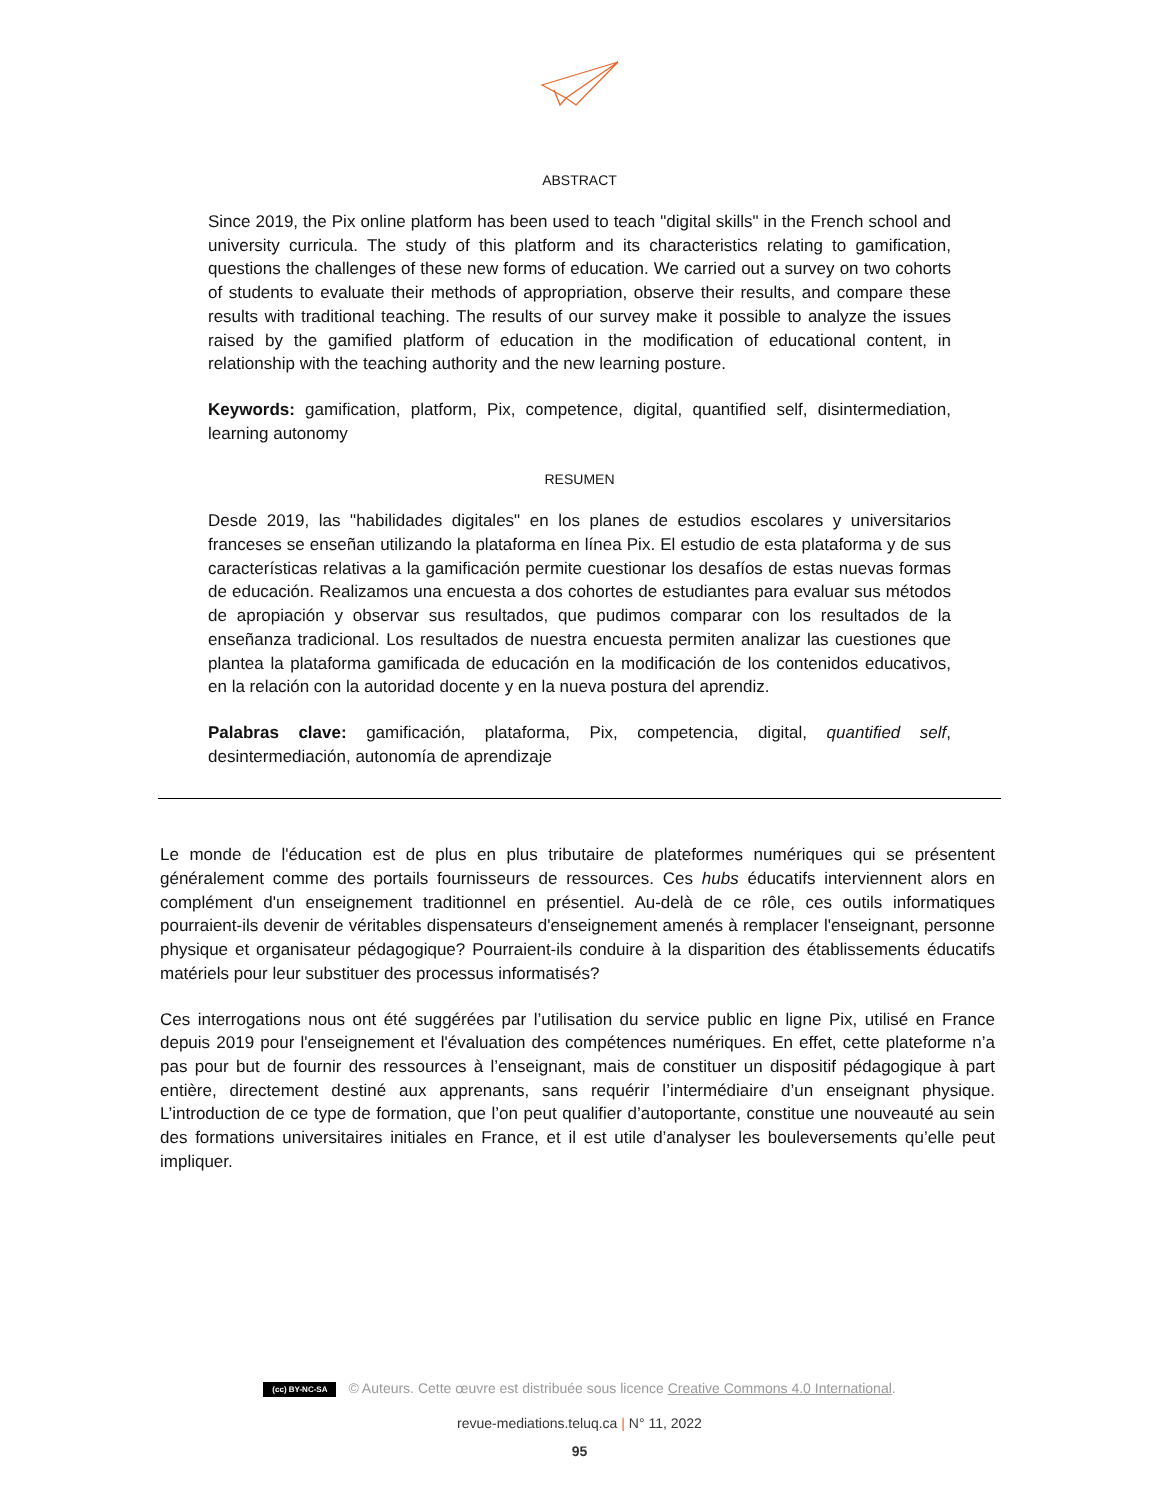ABSTRACT
Since 2019, the Pix online platform has been used to teach "digital skills" in the French school and university curricula. The study of this platform and its characteristics relating to gamification, questions the challenges of these new forms of education. We carried out a survey on two cohorts of students to evaluate their methods of appropriation, observe their results, and compare these results with traditional teaching. The results of our survey make it possible to analyze the issues raised by the gamified platform of education in the modification of educational content, in relationship with the teaching authority and the new learning posture.
Keywords: gamification, platform, Pix, competence, digital, quantified self, disintermediation, learning autonomy
RESUMEN
Desde 2019, las "habilidades digitales" en los planes de estudios escolares y universitarios franceses se enseñan utilizando la plataforma en línea Pix. El estudio de esta plataforma y de sus características relativas a la gamificación permite cuestionar los desafíos de estas nuevas formas de educación. Realizamos una encuesta a dos cohortes de estudiantes para evaluar sus métodos de apropiación y observar sus resultados, que pudimos comparar con los resultados de la enseñanza tradicional. Los resultados de nuestra encuesta permiten analizar las cuestiones que plantea la plataforma gamificada de educación en la modificación de los contenidos educativos, en la relación con la autoridad docente y en la nueva postura del aprendiz.
Palabras clave: gamificación, plataforma, Pix, competencia, digital, quantified self, desintermediación, autonomía de aprendizaje
Le monde de l'éducation est de plus en plus tributaire de plateformes numériques qui se présentent généralement comme des portails fournisseurs de ressources. Ces hubs éducatifs interviennent alors en complément d'un enseignement traditionnel en présentiel. Au-delà de ce rôle, ces outils informatiques pourraient-ils devenir de véritables dispensateurs d'enseignement amenés à remplacer l'enseignant, personne physique et organisateur pédagogique? Pourraient-ils conduire à la disparition des établissements éducatifs matériels pour leur substituer des processus informatisés?
Ces interrogations nous ont été suggérées par l’utilisation du service public en ligne Pix, utilisé en France depuis 2019 pour l'enseignement et l'évaluation des compétences numériques. En effet, cette plateforme n’a pas pour but de fournir des ressources à l’enseignant, mais de constituer un dispositif pédagogique à part entière, directement destiné aux apprenants, sans requérir l’intermédiaire d’un enseignant physique. L’introduction de ce type de formation, que l’on peut qualifier d’autoportante, constitue une nouveauté au sein des formations universitaires initiales en France, et il est utile d’analyser les bouleversements qu’elle peut impliquer.
(cc) BY-NC-SA © Auteurs. Cette œuvre est distribuée sous licence Creative Commons 4.0 International.
revue-mediations.teluq.ca | N° 11, 2022
95